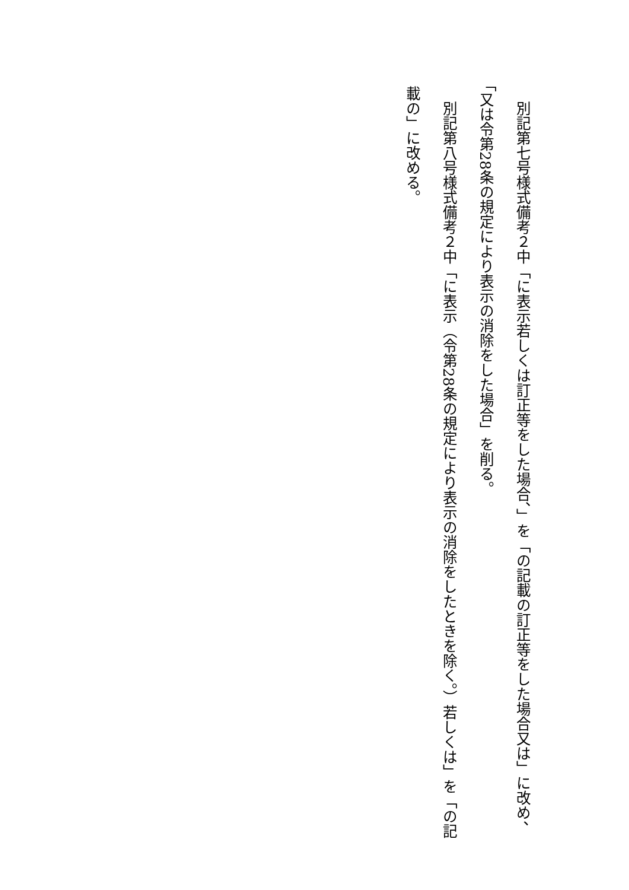別記第七号様式備考２中「に表示若しくは訂正等をした場合、」を「の記載の訂正等をした場合又は」に改め、「又は令第28条の規定により表示の消除をした場合」を削る。
別記第八号様式備考２中「に表示（令第28条の規定により表示の消除をしたときを除く。）若しくは」を「の記載の」に改める。